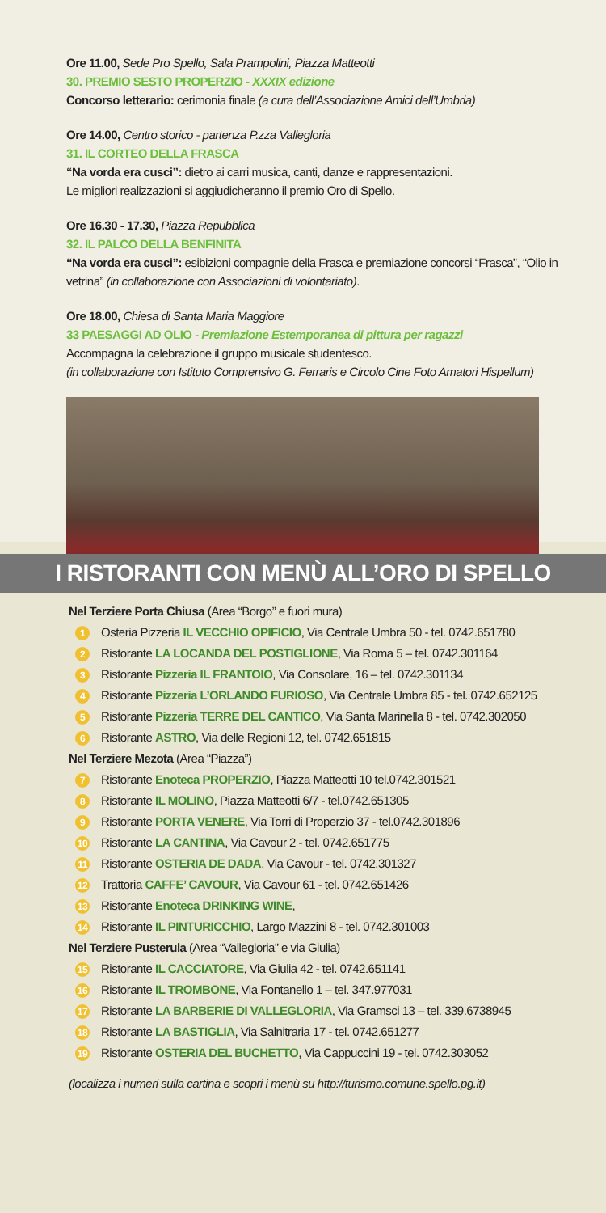Ore 11.00, Sede Pro Spello, Sala Prampolini, Piazza Matteotti
30. PREMIO SESTO PROPERZIO - XXXIX edizione
Concorso letterario: cerimonia finale (a cura dell’Associazione Amici dell’Umbria)
Ore 14.00, Centro storico - partenza P.zza Vallegloria
31. IL CORTEO DELLA FRASCA
“Na vorda era cusci”: dietro ai carri musica, canti, danze e rappresentazioni.
Le migliori realizzazioni si aggiudicheranno il premio Oro di Spello.
Ore 16.30 - 17.30, Piazza Repubblica
32. IL PALCO DELLA BENFINITA
“Na vorda era cusci”: esibizioni compagnie della Frasca e premiazione concorsi “Frasca”, “Olio in vetrina” (in collaborazione con Associazioni di volontariato).
Ore 18.00, Chiesa di Santa Maria Maggiore
33 PAESAGGI AD OLIO - Premiazione Estemporanea di pittura per ragazzi
Accompagna la celebrazione il gruppo musicale studentesco.
(in collaborazione con Istituto Comprensivo G. Ferraris e Circolo Cine Foto Amatori Hispellum)
I RISTORANTI CON MENÙ ALL’ORO DI SPELLO
Nel Terziere Porta Chiusa (Area “Borgo” e fuori mura)
1 Osteria Pizzeria IL VECCHIO OPIFICIO, Via Centrale Umbra 50 - tel. 0742.651780
2 Ristorante LA LOCANDA DEL POSTIGLIONE, Via Roma 5 – tel. 0742.301164
3 Ristorante Pizzeria IL FRANTOIO, Via Consolare, 16 – tel. 0742.301134
4 Ristorante Pizzeria L’ORLANDO FURIOSO, Via Centrale Umbra 85 - tel. 0742.652125
5 Ristorante Pizzeria TERRE DEL CANTICO, Via Santa Marinella 8 - tel. 0742.302050
6 Ristorante ASTRO, Via delle Regioni 12, tel. 0742.651815
Nel Terziere Mezota (Area “Piazza”)
7 Ristorante Enoteca PROPERZIO, Piazza Matteotti 10 tel.0742.301521
8 Ristorante IL MOLINO, Piazza Matteotti 6/7 - tel.0742.651305
9 Ristorante PORTA VENERE, Via Torri di Properzio 37 - tel.0742.301896
10 Ristorante LA CANTINA, Via Cavour 2 - tel. 0742.651775
11 Ristorante OSTERIA DE DADA, Via Cavour - tel. 0742.301327
12 Trattoria CAFFE’ CAVOUR, Via Cavour 61 - tel. 0742.651426
13 Ristorante Enoteca DRINKING WINE,
14 Ristorante IL PINTURICCHIO, Largo Mazzini 8 - tel. 0742.301003
Nel Terziere Pusterula (Area “Vallegloria” e via Giulia)
15 Ristorante IL CACCIATORE, Via Giulia 42 - tel. 0742.651141
16 Ristorante IL TROMBONE, Via Fontanello 1 – tel. 347.977031
17 Ristorante LA BARBERIE DI VALLEGLORIA, Via Gramsci 13 – tel. 339.6738945
18 Ristorante LA BASTIGLIA, Via Salnitraria 17 - tel. 0742.651277
19 Ristorante OSTERIA DEL BUCHETTO, Via Cappuccini 19 - tel. 0742.303052
(localizza i numeri sulla cartina e scopri i menù su http://turismo.comune.spello.pg.it)